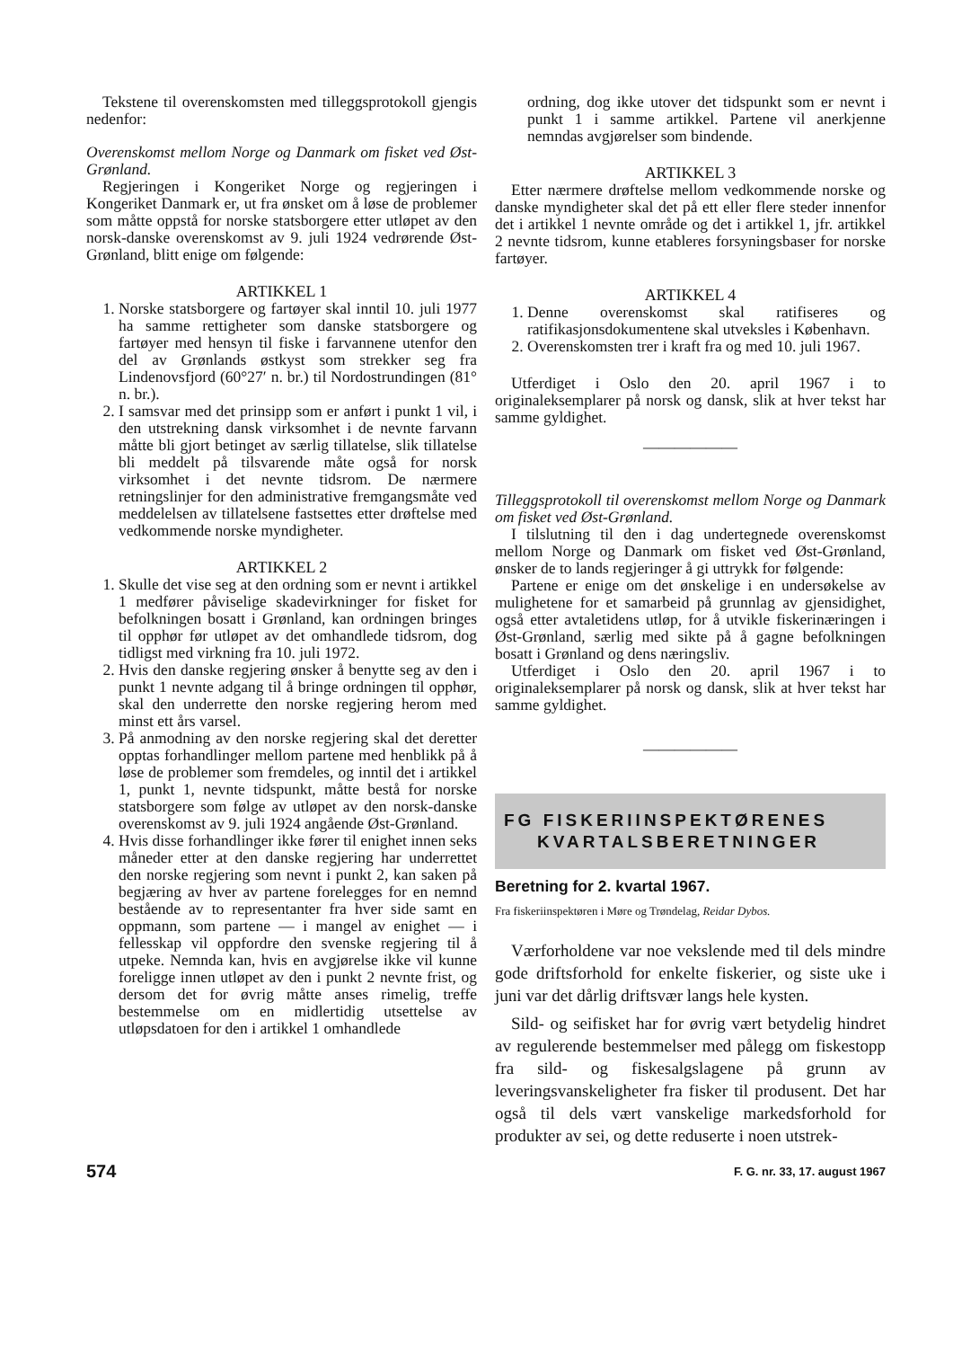Tekstene til overenskomsten med tilleggsprotokoll gjengis nedenfor:
Overenskomst mellom Norge og Danmark om fisket ved Øst-Grønland.
Regjeringen i Kongeriket Norge og regjeringen i Kongeriket Danmark er, ut fra ønsket om å løse de problemer som måtte oppstå for norske statsborgere etter utløpet av den norsk-danske overenskomst av 9. juli 1924 vedrørende Øst-Grønland, blitt enige om følgende:
ARTIKKEL 1
1. Norske statsborgere og fartøyer skal inntil 10. juli 1977 ha samme rettigheter som danske statsborgere og fartøyer med hensyn til fiske i farvannene utenfor den del av Grønlands østkyst som strekker seg fra Lindenovsfjord (60°27′ n. br.) til Nordostrundingen (81° n. br.).
2. I samsvar med det prinsipp som er anført i punkt 1 vil, i den utstrekning dansk virksomhet i de nevnte farvann måtte bli gjort betinget av særlig tillatelse, slik tillatelse bli meddelt på tilsvarende måte også for norsk virksomhet i det nevnte tidsrom. De nærmere retningslinjer for den administrative fremgangsmåte ved meddelelsen av tillatelsene fastsettes etter drøftelse med vedkommende norske myndigheter.
ARTIKKEL 2
1. Skulle det vise seg at den ordning som er nevnt i artikkel 1 medfører påviselige skadevirkninger for fisket for befolkningen bosatt i Grønland, kan ordningen bringes til opphør før utløpet av det omhandlede tidsrom, dog tidligst med virkning fra 10. juli 1972.
2. Hvis den danske regjering ønsker å benytte seg av den i punkt 1 nevnte adgang til å bringe ordningen til opphør, skal den underrette den norske regjering herom med minst ett års varsel.
3. På anmodning av den norske regjering skal det deretter opptas forhandlinger mellom partene med henblikk på å løse de problemer som fremdeles, og inntil det i artikkel 1, punkt 1, nevnte tidspunkt, måtte bestå for norske statsborgere som følge av utløpet av den norsk-danske overenskomst av 9. juli 1924 angående Øst-Grønland.
4. Hvis disse forhandlinger ikke fører til enighet innen seks måneder etter at den danske regjering har underrettet den norske regjering som nevnt i punkt 2, kan saken på begjæring av hver av partene forelegges for en nemnd bestående av to representanter fra hver side samt en oppmann, som partene — i mangel av enighet — i fellesskap vil oppfordre den svenske regjering til å utpeke. Nemnda kan, hvis en avgjørelse ikke vil kunne foreligge innen utløpet av den i punkt 2 nevnte frist, og dersom det for øvrig måtte anses rimelig, treffe bestemmelse om en midlertidig utsettelse av utløpsdatoen for den i artikkel 1 omhandlede
ordning, dog ikke utover det tidspunkt som er nevnt i punkt 1 i samme artikkel. Partene vil anerkjenne nemndas avgjørelser som bindende.
ARTIKKEL 3
Etter nærmere drøftelse mellom vedkommende norske og danske myndigheter skal det på ett eller flere steder innenfor det i artikkel 1 nevnte område og det i artikkel 1, jfr. artikkel 2 nevnte tidsrom, kunne etableres forsyningsbaser for norske fartøyer.
ARTIKKEL 4
1. Denne overenskomst skal ratifiseres og ratifikasjonsdokumentene skal utveksles i København.
2. Overenskomsten trer i kraft fra og med 10. juli 1967.
Utferdiget i Oslo den 20. april 1967 i to originaleksemplarer på norsk og dansk, slik at hver tekst har samme gyldighet.
——————
Tilleggsprotokoll til overenskomst mellom Norge og Danmark om fisket ved Øst-Grønland.
I tilslutning til den i dag undertegnede overenskomst mellom Norge og Danmark om fisket ved Øst-Grønland, ønsker de to lands regjeringer å gi uttrykk for følgende:
Partene er enige om det ønskelige i en undersøkelse av mulighetene for et samarbeid på grunnlag av gjensidighet, også etter avtaletidens utløp, for å utvikle fiskerinæringen i Øst-Grønland, særlig med sikte på å gagne befolkningen bosatt i Grønland og dens næringsliv.
Utferdiget i Oslo den 20. april 1967 i to originaleksemplarer på norsk og dansk, slik at hver tekst har samme gyldighet.
——————
FG FISKERIINSPEKTØRENES
KVARTALSBERETNINGER
Beretning for 2. kvartal 1967.
Fra fiskeriinspektøren i Møre og Trøndelag, Reidar Dybos.
Værforholdene var noe vekslende med til dels mindre gode driftsforhold for enkelte fiskerier, og siste uke i juni var det dårlig driftsvær langs hele kysten.
Sild- og seifisket har for øvrig vært betydelig hindret av regulerende bestemmelser med pålegg om fiskestopp fra sild- og fiskesalgslagene på grunn av leveringsvanskeligheter fra fisker til produsent. Det har også til dels vært vanskelige markedsforhold for produkter av sei, og dette reduserte i noen utstrek-
574 F. G. nr. 33, 17. august 1967